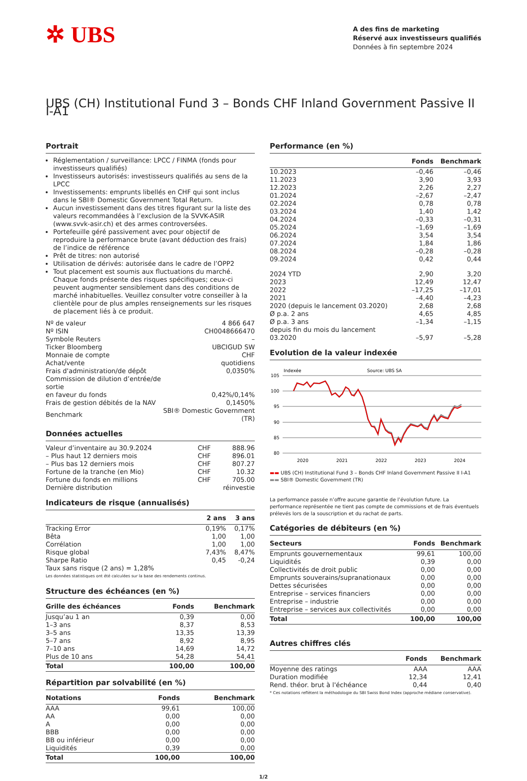✲ UBS
A des fins de marketing
Réservé aux investisseurs qualifiés
Données à fin septembre 2024
UBS (CH) Institutional Fund 3 – Bonds CHF Inland Government Passive II I-A1
Portrait
Réglementation / surveillance: LPCC / FINMA (fonds pour investisseurs qualifiés)
Investisseurs autorisés: investisseurs qualifiés au sens de la LPCC
Investissements: emprunts libellés en CHF qui sont inclus dans le SBI® Domestic Government Total Return.
Aucun investissement dans des titres figurant sur la liste des valeurs recommandées à l’exclusion de la SVVK-ASIR (www.svvk-asir.ch) et des armes controversées.
Portefeuille géré passivement avec pour objectif de reproduire la performance brute (avant déduction des frais) de l’indice de référence
Prêt de titres: non autorisé
Utilisation de dérivés: autorisée dans le cadre de l’OPP2
Tout placement est soumis aux fluctuations du marché. Chaque fonds présente des risques spécifiques; ceux-ci peuvent augmenter sensiblement dans des conditions de marché inhabituelles. Veuillez consulter votre conseiller à la clientèle pour de plus amples renseignements sur les risques de placement liés à ce produit.
| Nº de valeur | 4 866 647 |
| Nº ISIN | CH0048666470 |
| Symbole Reuters | – |
| Ticker Bloomberg | UBCIGUD SW |
| Monnaie de compte | CHF |
| Achat/vente | quotidiens |
| Frais d'administration/de dépôt | 0,0350% |
| Commission de dilution d’entrée/de sortie en faveur du fonds | 0,42%/0,14% |
| Frais de gestion débités de la NAV | 0,1450% |
| Benchmark | SBI® Domestic Government (TR) |
Données actuelles
| Valeur d’inventaire au 30.9.2024 | CHF | 888.96 |
| – Plus haut 12 derniers mois | CHF | 896.01 |
| – Plus bas 12 derniers mois | CHF | 807.27 |
| Fortune de la tranche (en Mio) | CHF | 10.32 |
| Fortune du fonds en millions | CHF | 705.00 |
| Dernière distribution | | réinvestie |
Indicateurs de risque (annualisés)
| | 2 ans | 3 ans |
| --- | --- | --- |
| Tracking Error | 0,19% | 0,17% |
| Bêta | 1,00 | 1,00 |
| Corrélation | 1,00 | 1,00 |
| Risque global | 7,43% | 8,47% |
| Sharpe Ratio | 0,45 | -0,24 |
| Taux sans risque (2 ans) = 1,28% | | |
Les données statistiques ont été calculées sur la base des rendements continus.
Structure des échéances (en %)
| Grille des échéances | Fonds | Benchmark |
| --- | --- | --- |
| Jusqu’au 1 an | 0,39 | 0,00 |
| 1–3 ans | 8,37 | 8,53 |
| 3–5 ans | 13,35 | 13,39 |
| 5–7 ans | 8,92 | 8,95 |
| 7–10 ans | 14,69 | 14,72 |
| Plus de 10 ans | 54,28 | 54,41 |
| Total | 100,00 | 100,00 |
Répartition par solvabilité (en %)
| Notations | Fonds | Benchmark |
| --- | --- | --- |
| AAA | 99,61 | 100,00 |
| AA | 0,00 | 0,00 |
| A | 0,00 | 0,00 |
| BBB | 0,00 | 0,00 |
| BB ou inférieur | 0,00 | 0,00 |
| Liquidités | 0,39 | 0,00 |
| Total | 100,00 | 100,00 |
Performance (en %)
| | Fonds | Benchmark |
| --- | --- | --- |
| 10.2023 | –0,46 | –0,46 |
| 11.2023 | 3,90 | 3,93 |
| 12.2023 | 2,26 | 2,27 |
| 01.2024 | –2,67 | –2,47 |
| 02.2024 | 0,78 | 0,78 |
| 03.2024 | 1,40 | 1,42 |
| 04.2024 | –0,33 | –0,31 |
| 05.2024 | –1,69 | –1,69 |
| 06.2024 | 3,54 | 3,54 |
| 07.2024 | 1,84 | 1,86 |
| 08.2024 | –0,28 | –0,28 |
| 09.2024 | 0,42 | 0,44 |
| 2024 YTD | 2,90 | 3,20 |
| 2023 | 12,49 | 12,47 |
| 2022 | –17,25 | –17,01 |
| 2021 | –4,40 | –4,23 |
| 2020 (depuis le lancement 03.2020) | 2,68 | 2,68 |
| Ø p.a. 2 ans | 4,65 | 4,85 |
| Ø p.a. 3 ans | –1,34 | –1,15 |
| depuis fin du mois du lancement 03.2020 | –5,97 | –5,28 |
Evolution de la valeur indexée
Indexée
Source: UBS SA
105
100
95
90
85
80
2020
2021
2022
2023
2024
▬▬ UBS (CH) Institutional Fund 3 – Bonds CHF Inland Government Passive II I-A1
▬▬ SBI® Domestic Government (TR)
La performance passée n’offre aucune garantie de l’évolution future. La performance représentée ne tient pas compte de commissions et de frais éventuels prélevés lors de la souscription et du rachat de parts.
Catégories de débiteurs (en %)
| Secteurs | Fonds | Benchmark |
| --- | --- | --- |
| Emprunts gouvernementaux | 99,61 | 100,00 |
| Liquidités | 0,39 | 0,00 |
| Collectivités de droit public | 0,00 | 0,00 |
| Emprunts souverains/supranationaux | 0,00 | 0,00 |
| Dettes sécurisées | 0,00 | 0,00 |
| Entreprise – services financiers | 0,00 | 0,00 |
| Entreprise – industrie | 0,00 | 0,00 |
| Entreprise – services aux collectivités | 0,00 | 0,00 |
| Total | 100,00 | 100,00 |
Autres chiffres clés
| | Fonds | Benchmark |
| --- | --- | --- |
| Moyenne des ratings | AAA | AAA |
| Duration modifiée | 12,34 | 12,41 |
| Rend. théor. brut à l'échéance | 0,44 | 0,40 |
* Ces notations reflètent la méthodologie du SBI Swiss Bond Index (approche médiane conservative).
1/2